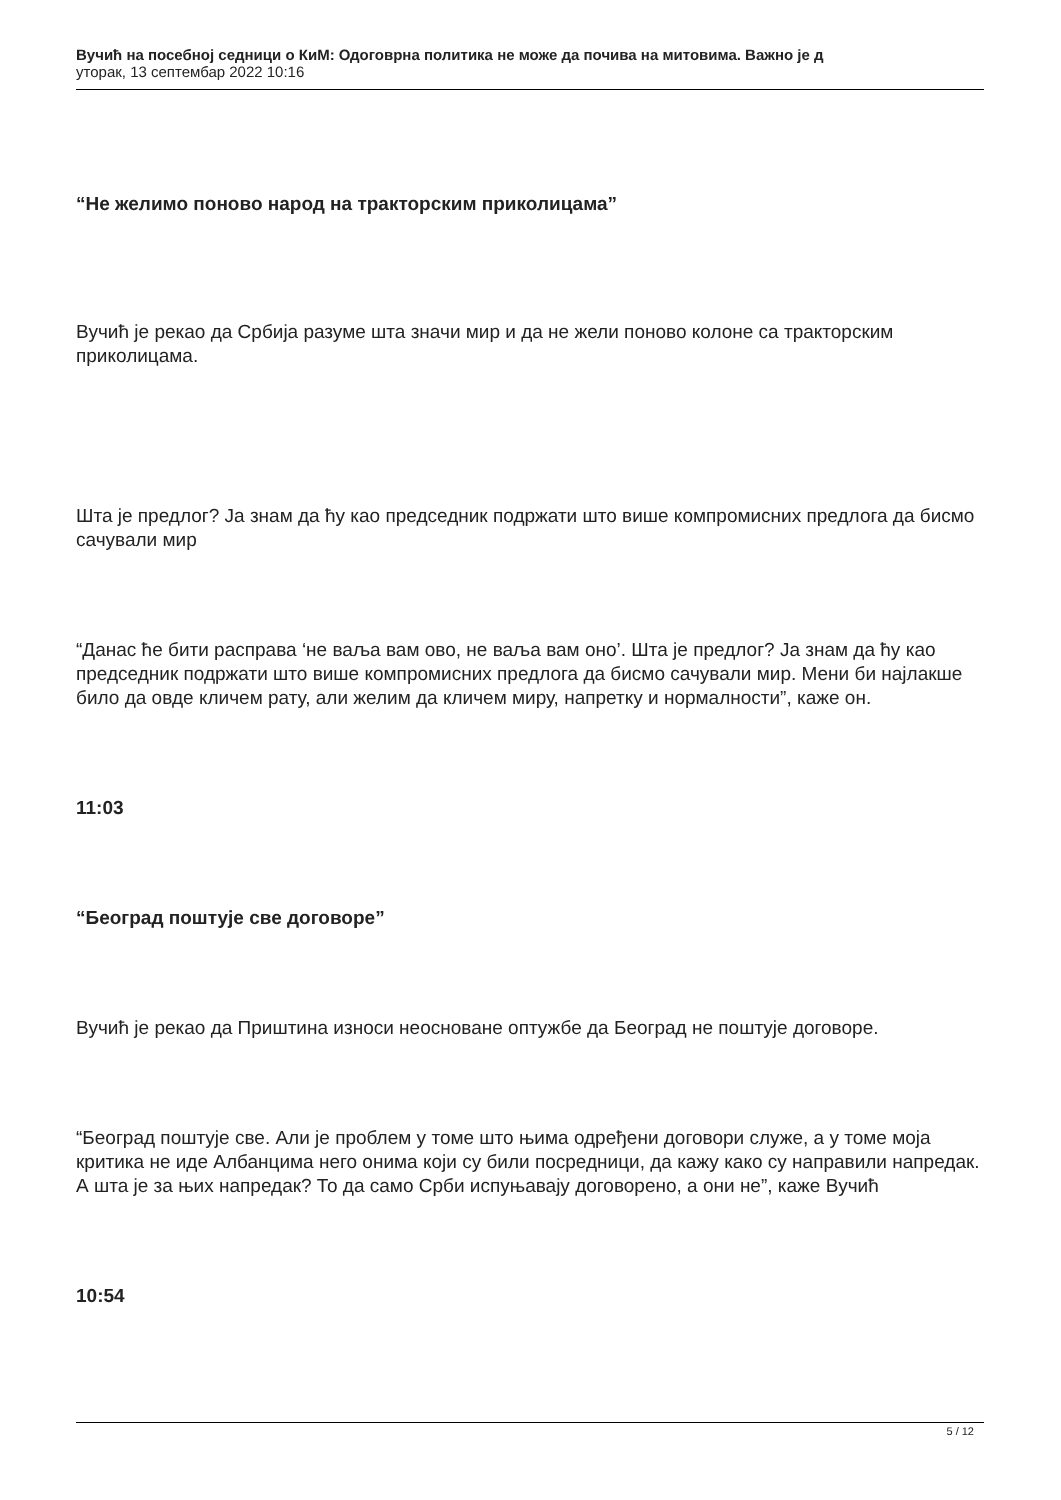Вучић на посебној седници о КиМ: Одоговрна политика не може да почива на митовима. Важно је д
уторак, 13 септембар 2022 10:16
“Не желимо поново народ на тракторским приколицама”
Вучић је рекао да Србија разуме шта значи мир и да не жели поново колоне са тракторским приколицама.
Шта је предлог? Ја знам да ћу као председник подржати што више компромисних предлога да бисмо сачували мир
“Данас ће бити расправа ‘не ваља вам ово, не ваља вам оно’. Шта је предлог? Ја знам да ћу као председник подржати што више компромисних предлога да бисмо сачували мир. Мени би најлакше било да овде кличем рату, али желим да кличем миру, напретку и нормалности”, каже он.
11:03
“Београд поштује све договоре”
Вучић је рекао да Приштина износи неосноване оптужбе да Београд не поштује договоре.
“Београд поштује све. Али је проблем у томе што њима одређени договори служе, а у томе моја критика не иде Албанцима него онима који су били посредници, да кажу како су направили напредак. А шта је за њих напредак? То да само Срби испуњавају договорено, а они не”, каже Вучић
10:54
5 / 12